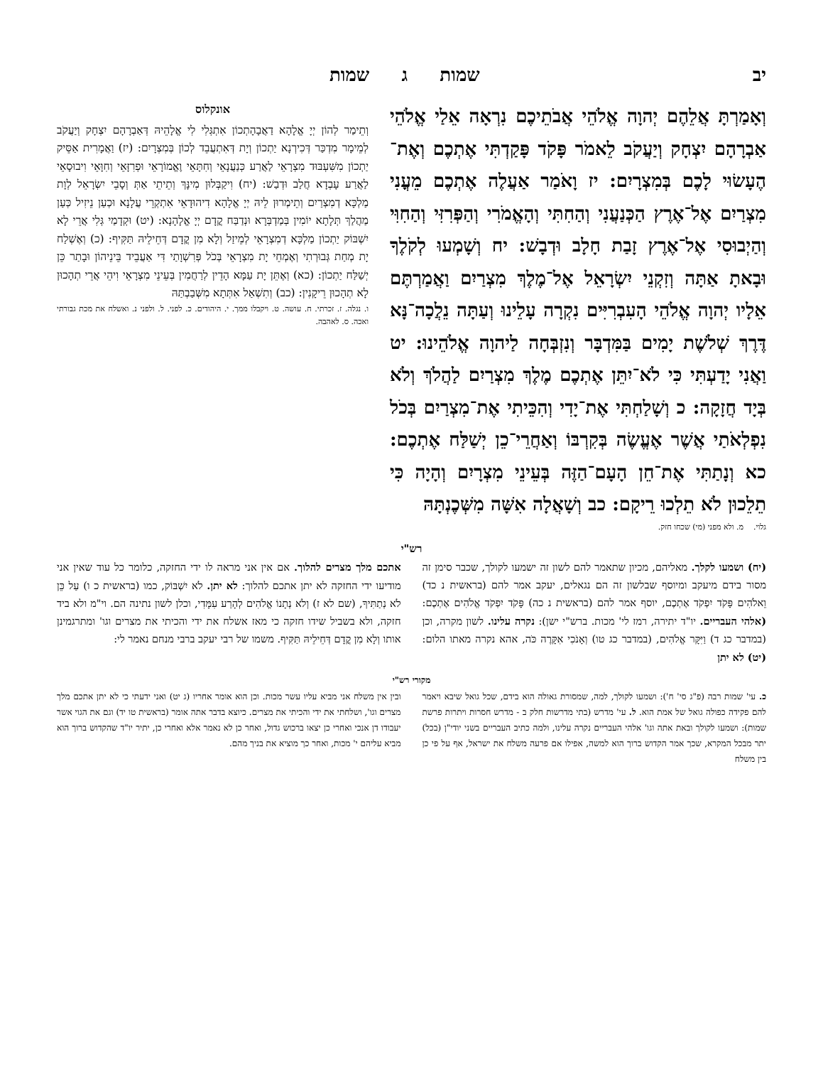יב שמות ג שמות
וְאָמַרְתָּ אֲלֵהֶם יְהוָה אֱלֹהֵי אֲבֹתֵיכֶם נִרְאָה אֵלַי אֱלֹהֵי אַבְרָהָם יִצְחָק וְיַעֲקֹב לֵאמֹר פָּקֹד פָּקַדְתִּי אֶתְכֶם וְאֶת־הֶעָשׂוּי לָכֶם בְּמִצְרָיִם: יז וָאֹמַר אַעֲלֶה אֶתְכֶם מֵעֳנִי מִצְרַיִם אֶל־אֶרֶץ הַכְּנַעֲנִי וְהַחִתִּי וְהָאֱמֹרִי וְהַפְּרִזִּי וְהַחִוִּי וְהַיְבוּסִי אֶל־אֶרֶץ זָבַת חָלָב וּדְבָשׁ: יח וְשָׁמְעוּ לְקֹלֶךָ וּבָאתָ אַתָּה וְזִקְנֵי יִשְׂרָאֵל אֶל־מֶלֶךְ מִצְרַיִם וַאֲמַרְתֶּם אֵלָיו יְהוָה אֱלֹהֵי הָעִבְרִיִּים נִקְרָה עָלֵינוּ וְעַתָּה נֵלֲכָה־נָּא דֶּרֶךְ שְׁלֹשֶׁת יָמִים בַּמִּדְבָּר וְנִזְבְּחָה לַיהוָה אֱלֹהֵינוּ: יט וַאֲנִי יָדַעְתִּי כִּי לֹא־יִתֵּן אֶתְכֶם מֶלֶךְ מִצְרַיִם לַהֲלֹךְ וְלֹא בְּיָד חֲזָקָה: כ וְשָׁלַחְתִּי אֶת־יָדִי וְהִכֵּיתִי אֶת־מִצְרַיִם בְּכֹל נִפְלְאֹתַי אֲשֶׁר אֶעֱשֶׂה בְּקִרְבּוֹ וְאַחֲרֵי־כֵן יְשַׁלַּח אֶתְכֶם: כא וְנָתַתִּי אֶת־חֵן הָעָם־הַזֶּה בְּעֵינֵי מִצְרָיִם וְהָיָה כִּי תֵלֵכוּן לֹא תֵלְכוּ רֵיקָם: כב וְשָׁאֲלָה אִשָּׁה מִשְּׁכֶנְתָּהּ
גלוי. מ. ולא מפני (מי) שכחו חזק.
אונקלוס
וְתֵימַר לְהוֹן יְיָ אֱלָהָא דַאֲבָהָתְכוֹן אִתְגְּלִי לִי אֱלָהֵיהּ דְּאַבְרָהָם יִצְחָק וְיַעֲקֹב לְמֵימָר מִדְכַּר דְּכִירְנָא יַתְכוֹן וְיָת דְּאִתְעֲבֵד לְכוֹן בְּמִצְרָיִם: (יז) וַאֲמָרִית אַסֵּיק יַתְכוֹן מִשִּׁעְבּוּד מִצְרָאֵי לַאֲרַע כְּנַעֲנָאֵי וְחִתָּאֵי וֶאֱמוֹרָאֵי וּפְרִזָּאֵי וְחִוָּאֵי וִיבוּסָאֵי לַאֲרַע עָבְדָא חֲלַב וּדְבַשׁ: (יח) וִיקַבְּלוּן מִינָּךְ וְתֵיתֵי אַתְּ וְסָבֵי יִשְׂרָאֵל לְוָת מַלְכָּא דְמִצְרַיִם וְתֵימְרוּן לֵיהּ יְיָ אֱלָהָא דִיהוּדָאֵי אִתְקְרֵי עֲלָנָא וּכְעַן נֵיזִיל כְּעַן מַהֲלַךְ תְּלָתָא יוֹמִין בְּמַדְבְּרָא וּנְדַבַּח קֳדָם יְיָ אֱלָהָנָא: (יט) וּקְדָמַי גְּלִי אֲרֵי לָא יִשְׁבּוֹק יַתְכוֹן מַלְכָּא דְמִצְרָאֵי לְמֵיזַל וְלָא מִן קֳדָם דְּחֵילֵיהּ תַּקִּיף: (כ) וְאֶשְׁלַח יָת מְחַת גְּבוּרְתִי וְאֶמְחֵי יָת מִצְרָאֵי בְּכֹל פְּרִשְׁוָתַי דִּי אַעֲבֵיד בֵּינֵיהוֹן וּבָתַר כֵּן יְשַׁלַּח יַתְכוֹן: (כא) וְאֶתֵּן יָת עַמָּא הָדֵין לְרַחֲמִין בְּעֵינֵי מִצְרָאֵי וִיהֵי אֲרֵי תְהָכוּן לָא תְהָכוּן רֵיקָנִין: (כב) וְתִשְׁאַל אִתְּתָא מִשְּׁבַבְתַּהּ
ו. נגלה. ז. זכרתי. ח. עושה. ט. ויקבלו ממך. י. היהודים. כ. לפני. ל. ולפני נ. ואשלח את מכת גבורתי ואכה. ס. לאהבה.
רש"י
(יח) ושמעו לקלך. מאליהם, מכיון שתאמר להם לשון זה ישמעו לקולך, שכבר סימן זה מסור בידם מיעקב ומיוסף שבלשון זה הם נגאלים, יעקב אמר להם (בראשית נ כד) וֵאלֹהִים פָּקֹד יִפְקֹד אֶתְכֶם, יוסף אמר להם (בראשית נ כה) פָּקֹד יִפְקֹד אֱלֹהִים אֶתְכֶם: (אלהי העבריים. יו"ד יתירה, רמז לי' מכות. ברש"י ישן): נקרה עלינו. לשון מקרה, וכן (במדבר כג ד) וַיִּקָּר אֱלֹהִים, (במדבר כג טו) וְאָנֹכִי אִקָּרֶה כֹּה, אהא נקרה מאתו הלום: (יט) לא יתן
אתכם מלך מצרים להלוך. אם אין אני מראה לו ידי החזקה, כלומר כל עוד שאין אני מודיעו ידי החזקה לא יתן אתכם להלוך: לא יתן. לֹא יִשְׁבּוֹק, כמו (בראשית כ ו) עַל כֵּן לֹא נְתַתִּיךָ, (שם לא ז) וְלֹא נְתָנוֹ אֱלֹהִים לְהָרַע עִמָּדִי, וכלן לשון נתינה הם. וי"מ ולא ביד חזקה, ולא בשביל שידו חזקה כי מאז אשלח את ידי והכיתי את מצרים וגו' ומתרגמינן אותו וְלָא מִן קֳדָם דְּחֵילֵיהּ תַּקִּיף. משמו של רבי יעקב ברבי מנחם נאמר לי:
מקורי רש"י
כ. עי' שמות רבה (פ"ג סי' ח'): ושמעו לקולך, למה, שמסורת גאולה הוא בידם, שכל גואל שיבא ויאמר להם פקידה כפולה גואל של אמת הוא. ל. עי' מדרש (בתי מדרשות חלק ב - מדרש חסרות ויתרות פרשת שמות): ושמעו לקולך ובאת אתה וגו' אלהי העבריים נקרה עלינו, ולמה כתיב העבריים בשני יודי"ן (בכל) יתר מבכל המקרא, שכך אמר הקדוש ברוך הוא למשה, אפילו אם פרעה משלח את ישראל, אף על פי כן בין משלח
ובין אין משלח אני מביא עליו עשר מכות. וכן הוא אומר אחריו (ג יט) ואני ידעתי כי לא יתן אתכם מלך מצרים וגו', ושלחתי את ידי והכיתי את מצרים. כיוצא בדבר אתה אומר (בראשית טו יד) וגם את הגוי אשר יעבודו דן אנכי ואחרי כן יצאו ברכוש גדול, ואחר כן לא נאמר אלא ואחרי כן, יתיר יו"ד שהקדוש ברוך הוא מביא עליהם י' מכות, ואחר כך מוציא את בניך מהם.